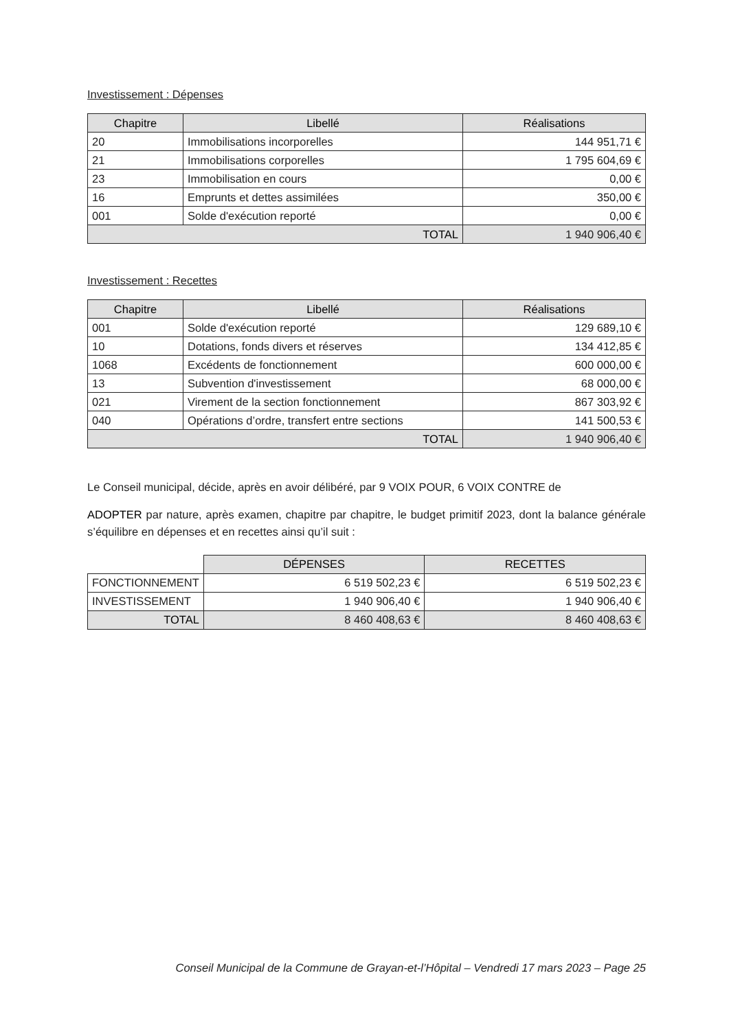Investissement : Dépenses
| Chapitre | Libellé | Réalisations |
| --- | --- | --- |
| 20 | Immobilisations incorporelles | 144 951,71 € |
| 21 | Immobilisations corporelles | 1 795 604,69 € |
| 23 | Immobilisation en cours | 0,00 € |
| 16 | Emprunts et dettes assimilées | 350,00 € |
| 001 | Solde d'exécution reporté | 0,00 € |
| TOTAL | | 1 940 906,40 € |
Investissement : Recettes
| Chapitre | Libellé | Réalisations |
| --- | --- | --- |
| 001 | Solde d'exécution reporté | 129 689,10 € |
| 10 | Dotations, fonds divers et réserves | 134 412,85 € |
| 1068 | Excédents de fonctionnement | 600 000,00 € |
| 13 | Subvention d'investissement | 68 000,00 € |
| 021 | Virement de la section fonctionnement | 867 303,92 € |
| 040 | Opérations d’ordre, transfert entre sections | 141 500,53 € |
| TOTAL | | 1 940 906,40 € |
Le Conseil municipal, décide, après en avoir délibéré, par 9 VOIX POUR, 6 VOIX CONTRE de
ADOPTER par nature, après examen, chapitre par chapitre, le budget primitif 2023, dont la balance générale s’équilibre en dépenses et en recettes ainsi qu’il suit :
| | DÉPENSES | RECETTES |
| FONCTIONNEMENT | 6 519 502,23 € | 6 519 502,23 € |
| INVESTISSEMENT | 1 940 906,40 € | 1 940 906,40 € |
| TOTAL | 8 460 408,63 € | 8 460 408,63 € |
Conseil Municipal de la Commune de Grayan-et-l’Hôpital – Vendredi 17 mars 2023 – Page 25